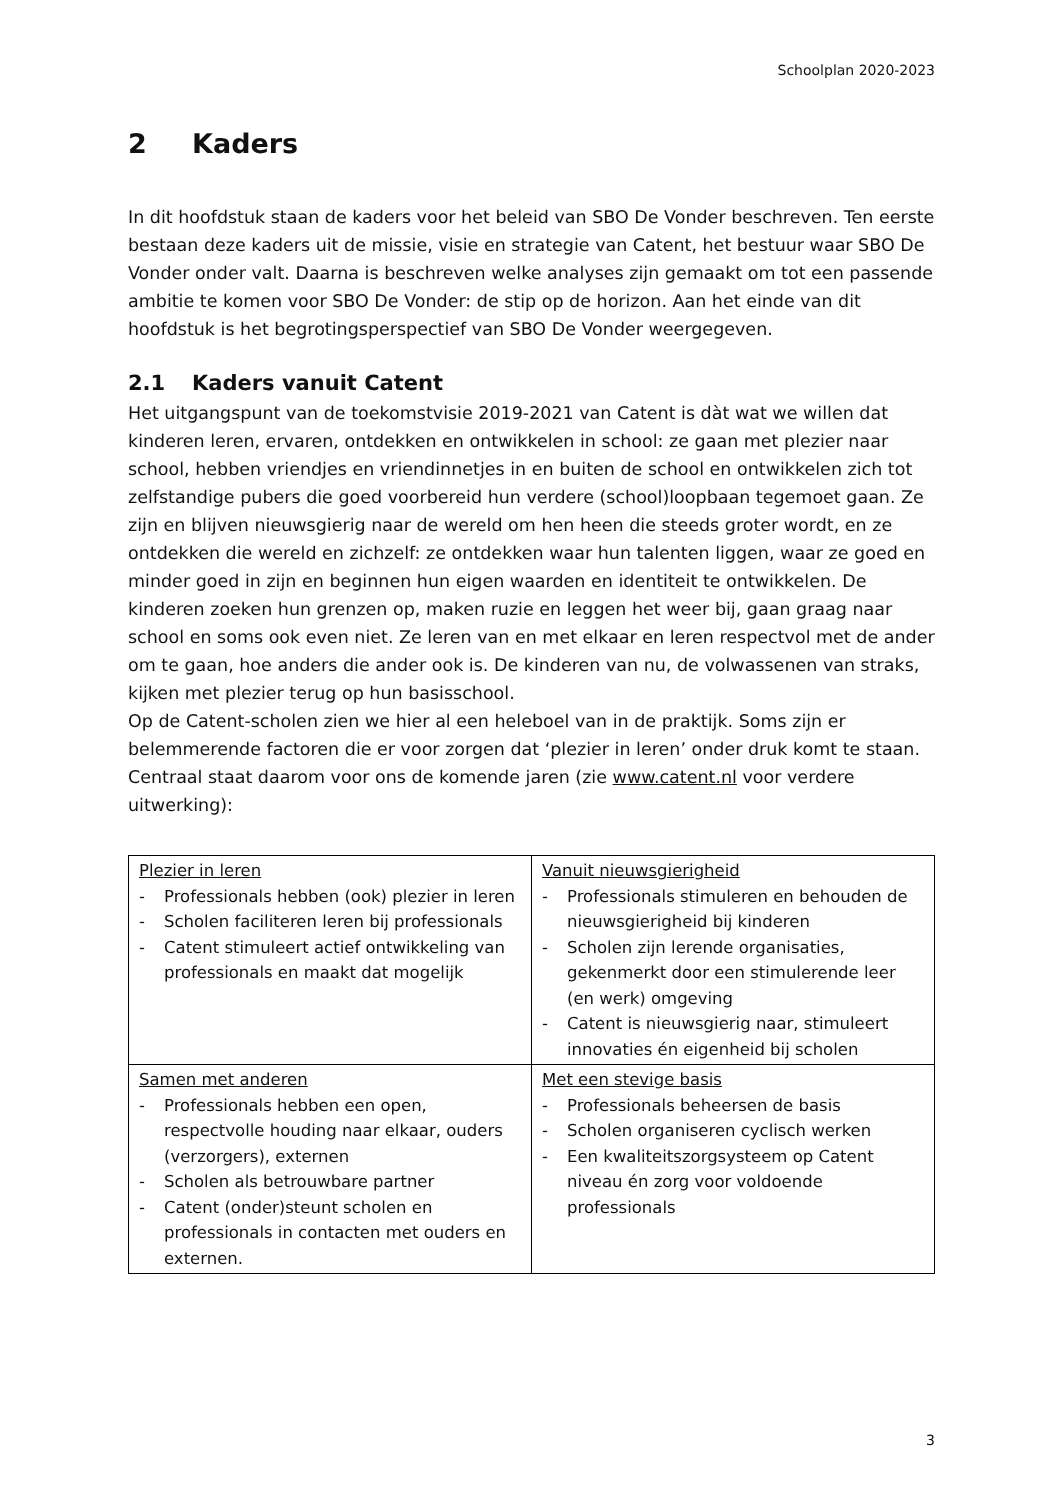Schoolplan 2020-2023
2 Kaders
In dit hoofdstuk staan de kaders voor het beleid van SBO De Vonder beschreven. Ten eerste bestaan deze kaders uit de missie, visie en strategie van Catent, het bestuur waar SBO De Vonder onder valt. Daarna is beschreven welke analyses zijn gemaakt om tot een passende ambitie te komen voor SBO De Vonder: de stip op de horizon. Aan het einde van dit hoofdstuk is het begrotingsperspectief van SBO De Vonder weergegeven.
2.1 Kaders vanuit Catent
Het uitgangspunt van de toekomstvisie 2019-2021 van Catent is dàt wat we willen dat kinderen leren, ervaren, ontdekken en ontwikkelen in school: ze gaan met plezier naar school, hebben vriendjes en vriendinnetjes in en buiten de school en ontwikkelen zich tot zelfstandige pubers die goed voorbereid hun verdere (school)loopbaan tegemoet gaan. Ze zijn en blijven nieuwsgierig naar de wereld om hen heen die steeds groter wordt, en ze ontdekken die wereld en zichzelf: ze ontdekken waar hun talenten liggen, waar ze goed en minder goed in zijn en beginnen hun eigen waarden en identiteit te ontwikkelen. De kinderen zoeken hun grenzen op, maken ruzie en leggen het weer bij, gaan graag naar school en soms ook even niet. Ze leren van en met elkaar en leren respectvol met de ander om te gaan, hoe anders die ander ook is. De kinderen van nu, de volwassenen van straks, kijken met plezier terug op hun basisschool.
Op de Catent-scholen zien we hier al een heleboel van in de praktijk. Soms zijn er belemmerende factoren die er voor zorgen dat ‘plezier in leren’ onder druk komt te staan. Centraal staat daarom voor ons de komende jaren (zie www.catent.nl voor verdere uitwerking):
| Plezier in leren - Professionals hebben (ook) plezier in leren - Scholen faciliteren leren bij professionals - Catent stimuleert actief ontwikkeling van professionals en maakt dat mogelijk | Vanuit nieuwsgierigheid - Professionals stimuleren en behouden de nieuwsgierigheid bij kinderen - Scholen zijn lerende organisaties, gekenmerkt door een stimulerende leer (en werk) omgeving - Catent is nieuwsgierig naar, stimuleert innovaties én eigenheid bij scholen |
| Samen met anderen - Professionals hebben een open, respectvolle houding naar elkaar, ouders (verzorgers), externen - Scholen als betrouwbare partner - Catent (onder)steunt scholen en professionals in contacten met ouders en externen. | Met een stevige basis - Professionals beheersen de basis - Scholen organiseren cyclisch werken - Een kwaliteitszorgsysteem op Catent niveau én zorg voor voldoende professionals |
3